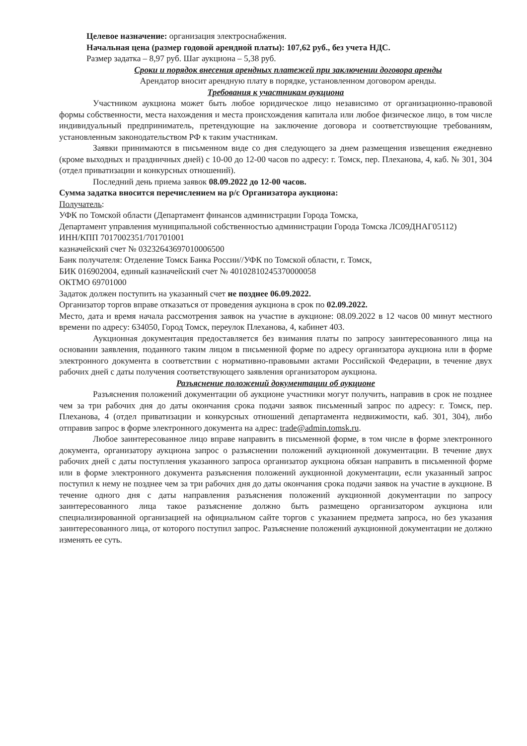Целевое назначение: организация электроснабжения.
Начальная цена (размер годовой арендной платы): 107,62 руб., без учета НДС.
Размер задатка – 8,97 руб. Шаг аукциона – 5,38 руб.
Сроки и порядок внесения арендных платежей при заключении договора аренды
Арендатор вносит арендную плату в порядке, установленном договором аренды.
Требования к участникам аукциона
Участником аукциона может быть любое юридическое лицо независимо от организационно-правовой формы собственности, места нахождения и места происхождения капитала или любое физическое лицо, в том числе индивидуальный предприниматель, претендующие на заключение договора и соответствующие требованиям, установленным законодательством РФ к таким участникам.
Заявки принимаются в письменном виде со дня следующего за днем размещения извещения ежедневно (кроме выходных и праздничных дней) с 10-00 до 12-00 часов по адресу: г. Томск, пер. Плеханова, 4, каб. № 301, 304 (отдел приватизации и конкурсных отношений).
Последний день приема заявок 08.09.2022 до 12-00 часов.
Сумма задатка вносится перечислением на р/с Организатора аукциона:
Получатель:
УФК по Томской области (Департамент финансов администрации Города Томска,
Департамент управления муниципальной собственностью администрации Города Томска ЛС09ДНАГ05112)
ИНН/КПП 7017002351/701701001
казначейский счет № 03232643697010006500
Банк получателя: Отделение Томск Банка России//УФК по Томской области, г. Томск,
БИК 016902004, единый казначейский счет № 40102810245370000058
ОКТМО 69701000
Задаток должен поступить на указанный счет не позднее 06.09.2022.
Организатор торгов вправе отказаться от проведения аукциона в срок по 02.09.2022.
Место, дата и время начала рассмотрения заявок на участие в аукционе: 08.09.2022 в 12 часов 00 минут местного времени по адресу: 634050, Город Томск, переулок Плеханова, 4, кабинет 403.
Аукционная документация предоставляется без взимания платы по запросу заинтересованного лица на основании заявления, поданного таким лицом в письменной форме по адресу организатора аукциона или в форме электронного документа в соответствии с нормативно-правовыми актами Российской Федерации, в течение двух рабочих дней с даты получения соответствующего заявления организатором аукциона.
Разъяснение положений документации об аукционе
Разъяснения положений документации об аукционе участники могут получить, направив в срок не позднее чем за три рабочих дня до даты окончания срока подачи заявок письменный запрос по адресу: г. Томск, пер. Плеханова, 4 (отдел приватизации и конкурсных отношений департамента недвижимости, каб. 301, 304), либо отправив запрос в форме электронного документа на адрес: trade@admin.tomsk.ru.
Любое заинтересованное лицо вправе направить в письменной форме, в том числе в форме электронного документа, организатору аукциона запрос о разъяснении положений аукционной документации. В течение двух рабочих дней с даты поступления указанного запроса организатор аукциона обязан направить в письменной форме или в форме электронного документа разъяснения положений аукционной документации, если указанный запрос поступил к нему не позднее чем за три рабочих дня до даты окончания срока подачи заявок на участие в аукционе. В течение одного дня с даты направления разъяснения положений аукционной документации по запросу заинтересованного лица такое разъяснение должно быть размещено организатором аукциона или специализированной организацией на официальном сайте торгов с указанием предмета запроса, но без указания заинтересованного лица, от которого поступил запрос. Разъяснение положений аукционной документации не должно изменять ее суть.